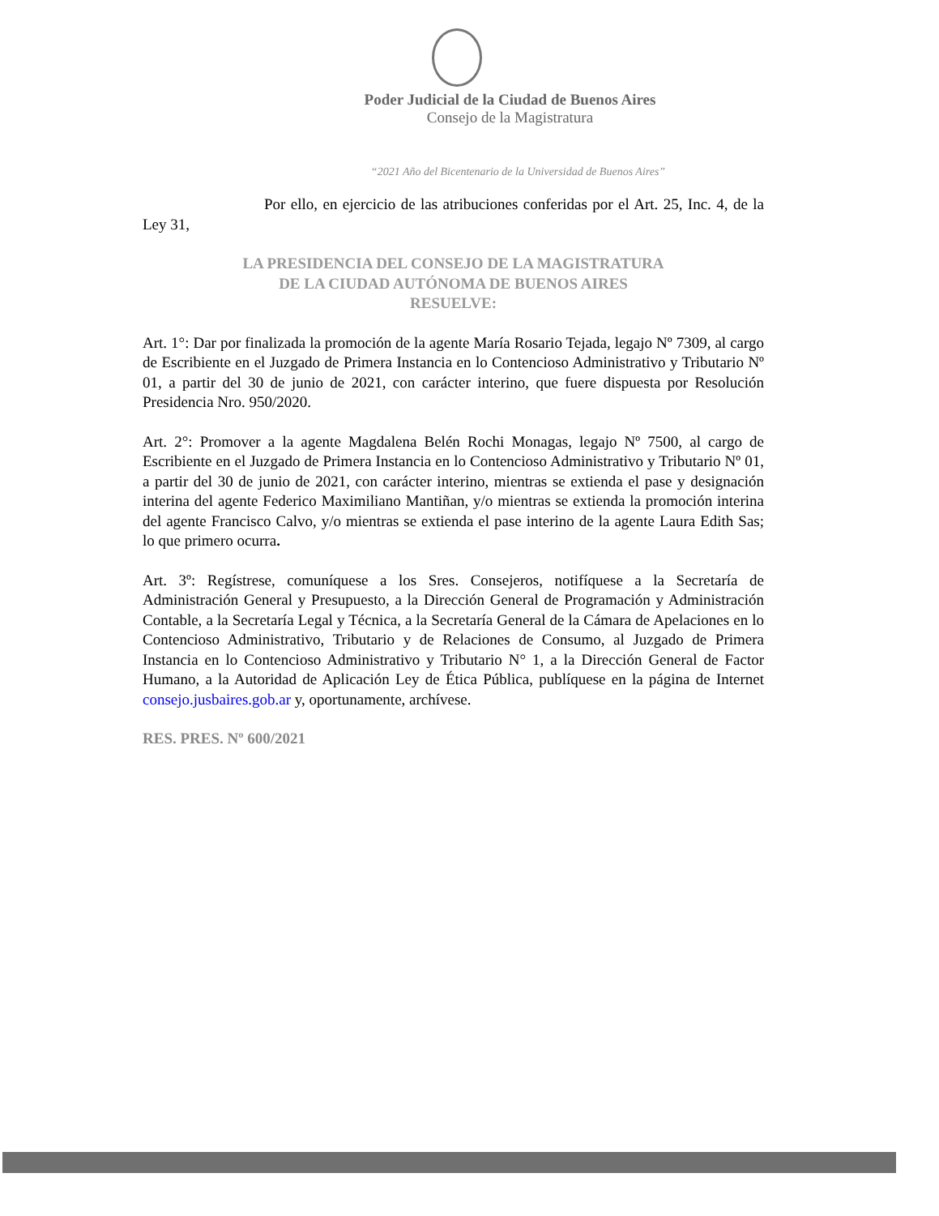Poder Judicial de la Ciudad de Buenos Aires
Consejo de la Magistratura
“2021 Año del Bicentenario de la Universidad de Buenos Aires”
Por ello, en ejercicio de las atribuciones conferidas por el Art. 25, Inc. 4, de la Ley 31,
LA PRESIDENCIA DEL CONSEJO DE LA MAGISTRATURA
DE LA CIUDAD AUTÓNOMA DE BUENOS AIRES
RESUELVE:
Art. 1°: Dar por finalizada la promoción de la agente María Rosario Tejada, legajo Nº 7309, al cargo de Escribiente en el Juzgado de Primera Instancia en lo Contencioso Administrativo y Tributario Nº 01, a partir del 30 de junio de 2021, con carácter interino, que fuere dispuesta por Resolución Presidencia Nro. 950/2020.
Art. 2°: Promover a la agente Magdalena Belén Rochi Monagas, legajo Nº 7500, al cargo de Escribiente en el Juzgado de Primera Instancia en lo Contencioso Administrativo y Tributario Nº 01, a partir del 30 de junio de 2021, con carácter interino, mientras se extienda el pase y designación interina del agente Federico Maximiliano Mantiñan, y/o mientras se extienda la promoción interina del agente Francisco Calvo, y/o mientras se extienda el pase interino de la agente Laura Edith Sas; lo que primero ocurra.
Art. 3º: Regístrese, comuníquese a los Sres. Consejeros, notifíquese a la Secretaría de Administración General y Presupuesto, a la Dirección General de Programación y Administración Contable, a la Secretaría Legal y Técnica, a la Secretaría General de la Cámara de Apelaciones en lo Contencioso Administrativo, Tributario y de Relaciones de Consumo, al Juzgado de Primera Instancia en lo Contencioso Administrativo y Tributario N° 1, a la Dirección General de Factor Humano, a la Autoridad de Aplicación Ley de Ética Pública, publíquese en la página de Internet consejo.jusbaires.gob.ar y, oportunamente, archívese.
RES. PRES. Nº 600/2021